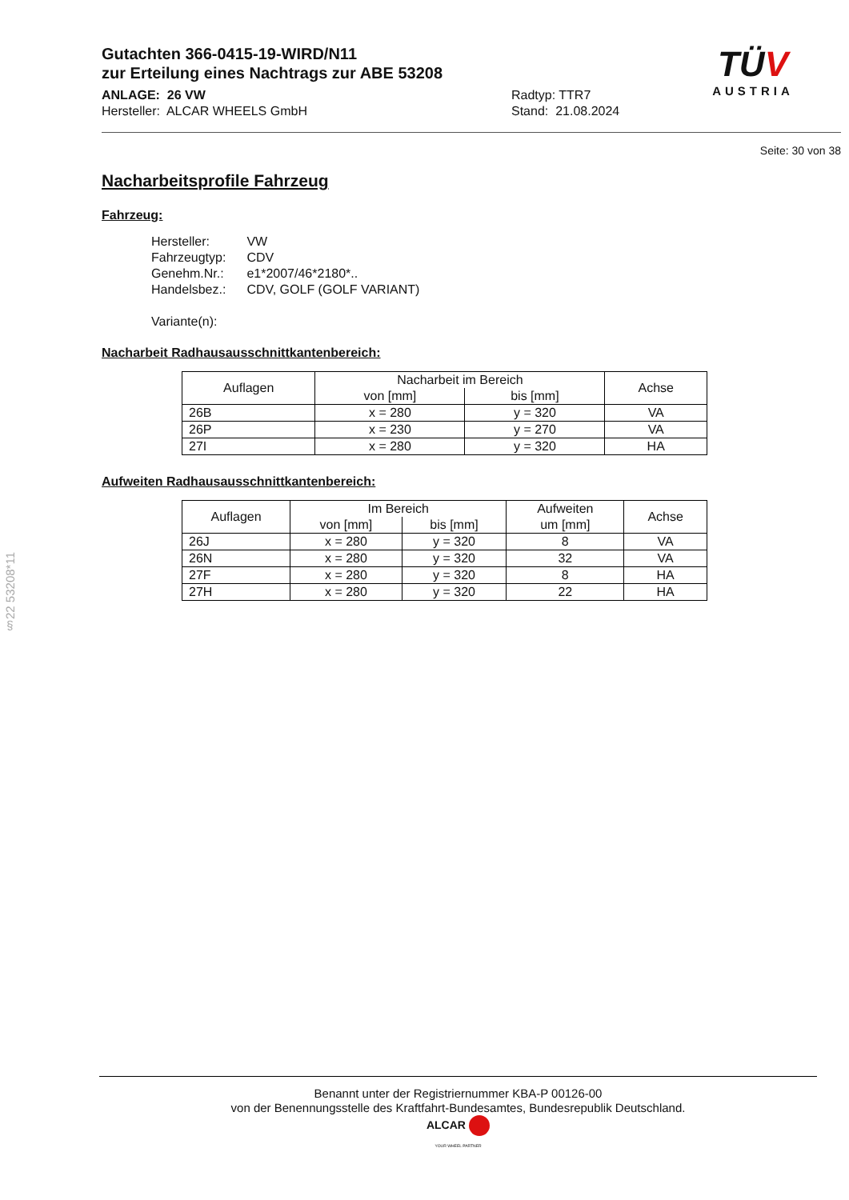Gutachten 366-0415-19-WIRD/N11
zur Erteilung eines Nachtrags zur ABE 53208
ANLAGE: 26 VW
Hersteller: ALCAR WHEELS GmbH
Radtyp: TTR7
Stand: 21.08.2024
TÜV
AUSTRIA
Seite: 30 von 38
Nacharbeitsprofile Fahrzeug
Fahrzeug:
| Hersteller: | VW |
| Fahrzeugtyp: | CDV |
| Genehm.Nr.: | e1*2007/46*2180*.. |
| Handelsbez.: | CDV, GOLF (GOLF VARIANT) |
| Variante(n): | |
Nacharbeit Radhausausschnittkantenbereich:
| Auflagen | Nacharbeit im Bereich | | Achse |
| --- | --- | --- | --- |
| | von [mm] | bis [mm] | |
| 26B | x = 280 | y = 320 | VA |
| 26P | x = 230 | y = 270 | VA |
| 27I | x = 280 | y = 320 | HA |
Aufweiten Radhausausschnittkantenbereich:
| Auflagen | Im Bereich | | Aufweiten um [mm] | Achse |
| --- | --- | --- | --- | --- |
| | von [mm] | bis [mm] | | |
| 26J | x = 280 | y = 320 | 8 | VA |
| 26N | x = 280 | y = 320 | 32 | VA |
| 27F | x = 280 | y = 320 | 8 | HA |
| 27H | x = 280 | y = 320 | 22 | HA |
§22 53208*11
Benannt unter der Registriernummer KBA-P 00126-00
von der Benennungsstelle des Kraftfahrt-Bundesamtes, Bundesrepublik Deutschland.
ALCAR
YOUR WHEEL PARTNER